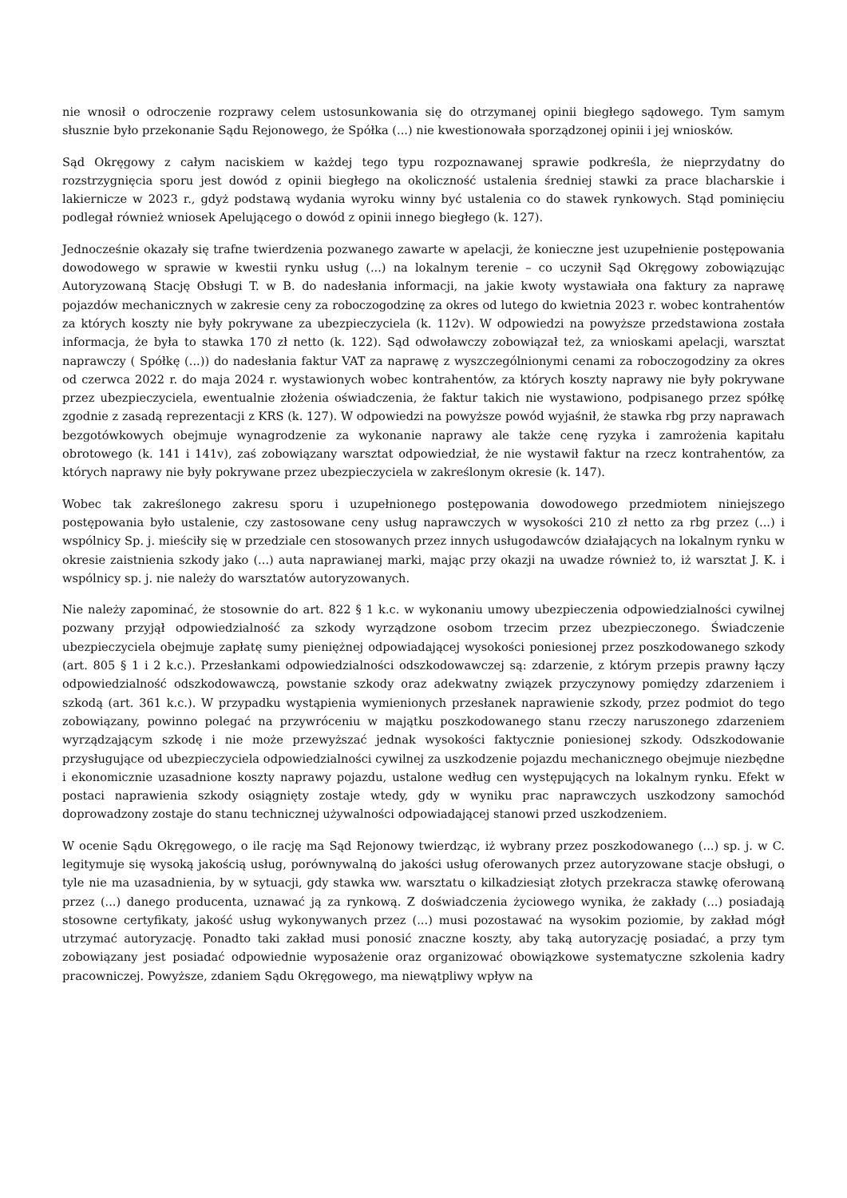nie wnosił o odroczenie rozprawy celem ustosunkowania się do otrzymanej opinii biegłego sądowego. Tym samym słusznie było przekonanie Sądu Rejonowego, że Spółka (...) nie kwestionowała sporządzonej opinii i jej wniosków.
Sąd Okręgowy z całym naciskiem w każdej tego typu rozpoznawanej sprawie podkreśla, że nieprzydatny do rozstrzygnięcia sporu jest dowód z opinii biegłego na okoliczność ustalenia średniej stawki za prace blacharskie i lakiernicze w 2023 r., gdyż podstawą wydania wyroku winny być ustalenia co do stawek rynkowych. Stąd pominięciu podlegał również wniosek Apelującego o dowód z opinii innego biegłego (k. 127).
Jednocześnie okazały się trafne twierdzenia pozwanego zawarte w apelacji, że konieczne jest uzupełnienie postępowania dowodowego w sprawie w kwestii rynku usług (...) na lokalnym terenie – co uczynił Sąd Okręgowy zobowiązując Autoryzowaną Stację Obsługi T. w B. do nadesłania informacji, na jakie kwoty wystawiała ona faktury za naprawę pojazdów mechanicznych w zakresie ceny za roboczogodzinę za okres od lutego do kwietnia 2023 r. wobec kontrahentów za których koszty nie były pokrywane za ubezpieczyciela (k. 112v). W odpowiedzi na powyższe przedstawiona została informacja, że była to stawka 170 zł netto (k. 122). Sąd odwoławczy zobowiązał też, za wnioskami apelacji, warsztat naprawczy ( Spółkę (...)) do nadesłania faktur VAT za naprawę z wyszczególnionymi cenami za roboczogodziny za okres od czerwca 2022 r. do maja 2024 r. wystawionych wobec kontrahentów, za których koszty naprawy nie były pokrywane przez ubezpieczyciela, ewentualnie złożenia oświadczenia, że faktur takich nie wystawiono, podpisanego przez spółkę zgodnie z zasadą reprezentacji z KRS (k. 127). W odpowiedzi na powyższe powód wyjaśnił, że stawka rbg przy naprawach bezgotówkowych obejmuje wynagrodzenie za wykonanie naprawy ale także cenę ryzyka i zamrożenia kapitału obrotowego (k. 141 i 141v), zaś zobowiązany warsztat odpowiedział, że nie wystawił faktur na rzecz kontrahentów, za których naprawy nie były pokrywane przez ubezpieczyciela w zakreślonym okresie (k. 147).
Wobec tak zakreślonego zakresu sporu i uzupełnionego postępowania dowodowego przedmiotem niniejszego postępowania było ustalenie, czy zastosowane ceny usług naprawczych w wysokości 210 zł netto za rbg przez (...) i wspólnicy Sp. j. mieściły się w przedziale cen stosowanych przez innych usługodawców działających na lokalnym rynku w okresie zaistnienia szkody jako (...) auta naprawianej marki, mając przy okazji na uwadze również to, iż warsztat J. K. i wspólnicy sp. j. nie należy do warsztatów autoryzowanych.
Nie należy zapominać, że stosownie do art. 822 § 1 k.c. w wykonaniu umowy ubezpieczenia odpowiedzialności cywilnej pozwany przyjął odpowiedzialność za szkody wyrządzone osobom trzecim przez ubezpieczonego. Świadczenie ubezpieczyciela obejmuje zapłatę sumy pieniężnej odpowiadającej wysokości poniesionej przez poszkodowanego szkody (art. 805 § 1 i 2 k.c.). Przesłankami odpowiedzialności odszkodowawczej są: zdarzenie, z którym przepis prawny łączy odpowiedzialność odszkodowawczą, powstanie szkody oraz adekwatny związek przyczynowy pomiędzy zdarzeniem i szkodą (art. 361 k.c.). W przypadku wystąpienia wymienionych przesłanek naprawienie szkody, przez podmiot do tego zobowiązany, powinno polegać na przywróceniu w majątku poszkodowanego stanu rzeczy naruszonego zdarzeniem wyrządzającym szkodę i nie może przewyższać jednak wysokości faktycznie poniesionej szkody. Odszkodowanie przysługujące od ubezpieczyciela odpowiedzialności cywilnej za uszkodzenie pojazdu mechanicznego obejmuje niezbędne i ekonomicznie uzasadnione koszty naprawy pojazdu, ustalone według cen występujących na lokalnym rynku. Efekt w postaci naprawienia szkody osiągnięty zostaje wtedy, gdy w wyniku prac naprawczych uszkodzony samochód doprowadzony zostaje do stanu technicznej używalności odpowiadającej stanowi przed uszkodzeniem.
W ocenie Sądu Okręgowego, o ile rację ma Sąd Rejonowy twierdząc, iż wybrany przez poszkodowanego (...) sp. j. w C. legitymuje się wysoką jakością usług, porównywalną do jakości usług oferowanych przez autoryzowane stacje obsługi, o tyle nie ma uzasadnienia, by w sytuacji, gdy stawka ww. warsztatu o kilkadziesiąt złotych przekracza stawkę oferowaną przez (...) danego producenta, uznawać ją za rynkową. Z doświadczenia życiowego wynika, że zakłady (...) posiadają stosowne certyfikaty, jakość usług wykonywanych przez (...) musi pozostawać na wysokim poziomie, by zakład mógł utrzymać autoryzację. Ponadto taki zakład musi ponosić znaczne koszty, aby taką autoryzację posiadać, a przy tym zobowiązany jest posiadać odpowiednie wyposażenie oraz organizować obowiązkowe systematyczne szkolenia kadry pracowniczej. Powyższe, zdaniem Sądu Okręgowego, ma niewątpliwy wpływ na